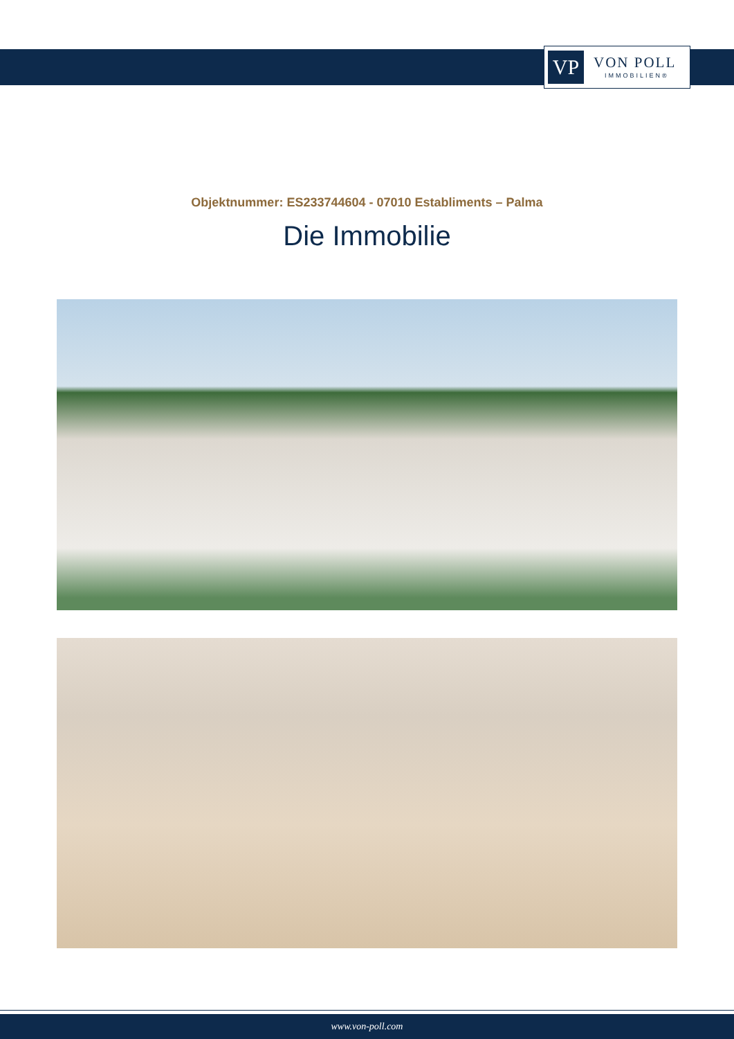VP
VON POLL
IMMOBILIEN®
Objektnummer: ES233744604 - 07010 Establiments – Palma
Die Immobilie
www.von-poll.com